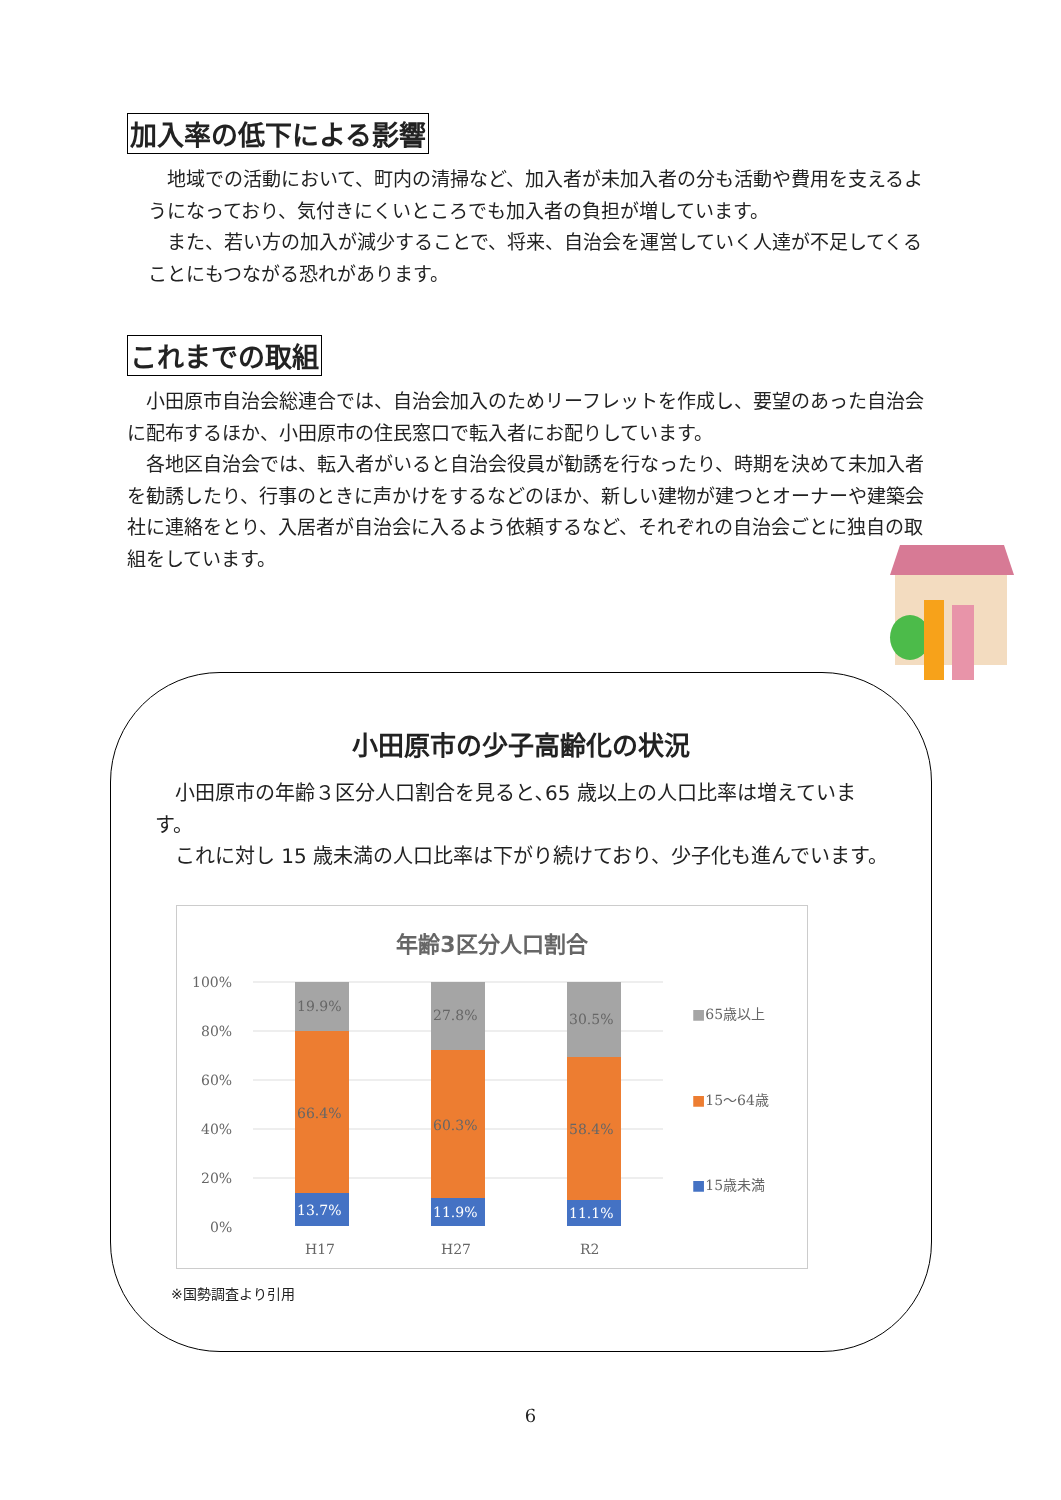加入率の低下による影響
　地域での活動において、町内の清掃など、加入者が未加入者の分も活動や費用を支えるようになっており、気付きにくいところでも加入者の負担が増しています。
　また、若い方の加入が減少することで、将来、自治会を運営していく人達が不足してくることにもつながる恐れがあります。
これまでの取組
　小田原市自治会総連合では、自治会加入のためリーフレットを作成し、要望のあった自治会に配布するほか、小田原市の住民窓口で転入者にお配りしています。
　各地区自治会では、転入者がいると自治会役員が勧誘を行なったり、時期を決めて未加入者を勧誘したり、行事のときに声かけをするなどのほか、新しい建物が建つとオーナーや建築会社に連絡をとり、入居者が自治会に入るよう依頼するなど、それぞれの自治会ごとに独自の取組をしています。
小田原市の少子高齢化の状況
　小田原市の年齢３区分人口割合を見ると､65 歳以上の人口比率は増えています。
　これに対し 15 歳未満の人口比率は下がり続けており、少子化も進んでいます。
年齢3区分人口割合
100%
80%
60%
40%
20%
0%
19.9%
66.4%
13.7%
27.8%
60.3%
11.9%
30.5%
58.4%
11.1%
H17 H27 R2
■65歳以上
■15～64歳
■15歳未満
※国勢調査より引用
6